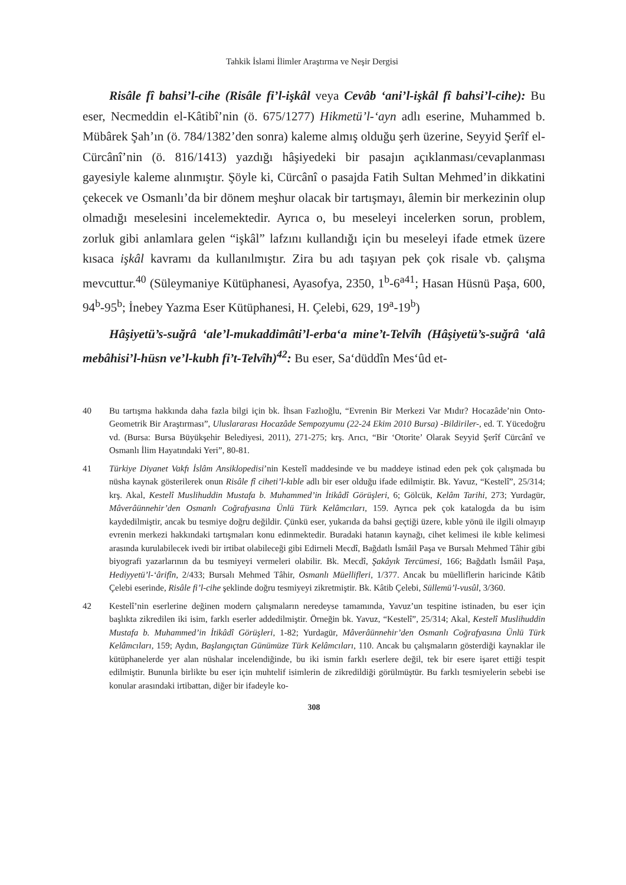Tahkik İslami İlimler Araştırma ve Neşir Dergisi
Risâle fî bahsi’l-cihe (Risâle fi’l-işkâl veya Cevâb ‘ani’l-işkâl fî bahsi’l-cihe): Bu eser, Necmeddin el-Kâtibî’nin (ö. 675/1277) Hikmetü’l-‘ayn adlı eserine, Muhammed b. Mübârek Şah’ın (ö. 784/1382’den sonra) kaleme almış olduğu şerh üzerine, Seyyid Şerîf el-Cürcânî’nin (ö. 816/1413) yazdığı hâşiyedeki bir pasajın açıklanması/cevaplanması gayesiyle kaleme alınmıştır. Şöyle ki, Cürcânî o pasajda Fatih Sultan Mehmed’in dikkatini çekecek ve Osmanlı’da bir dönem meşhur olacak bir tartışmayı, âlemin bir merkezinin olup olmadığı meselesini incelemektedir. Ayrıca o, bu meseleyi incelerken sorun, problem, zorluk gibi anlamlara gelen “işkâl” lafzını kullandığı için bu meseleyi ifade etmek üzere kısaca işkâl kavramı da kullanılmıştır. Zira bu adı taşıyan pek çok risale vb. çalışma mevcuttur.<sup>40</sup> (Süleymaniye Kütüphanesi, Ayasofya, 2350, 1<sup>b</sup>-6<sup>a41</sup>; Hasan Hüsnü Paşa, 600, 94<sup>b</sup>-95<sup>b</sup>; İnebey Yazma Eser Kütüphanesi, H. Çelebi, 629, 19<sup>a</sup>-19<sup>b</sup>)
Hâşiyetü’s-suğrâ ‘ale’l-mukaddimâti’l-erba‘a mine’t-Telvîh (Hâşiyetü’s-suğrâ ‘alâ mebâhisi’l-hüsn ve’l-kubh fi’t-Telvîh)<sup>42</sup>: Bu eser, Sa‘düddîn Mes‘ûd et-
40 Bu tartışma hakkında daha fazla bilgi için bk. İhsan Fazlıoğlu, “Evrenin Bir Merkezi Var Mıdır? Hocazâde’nin Onto-Geometrik Bir Araştırması”, Uluslararası Hocazâde Sempozyumu (22-24 Ekim 2010 Bursa) -Bildiriler-, ed. T. Yücedoğru vd. (Bursa: Bursa Büyükşehir Belediyesi, 2011), 271-275; krş. Arıcı, “Bir ‘Otorite’ Olarak Seyyid Şerîf Cürcânî ve Osmanlı İlim Hayatındaki Yeri”, 80-81.
41 Türkiye Diyanet Vakfı İslâm Ansiklopedisi’nin Kestelî maddesinde ve bu maddeye istinad eden pek çok çalışmada bu nüsha kaynak gösterilerek onun Risâle fî ciheti’l-kıble adlı bir eser olduğu ifade edilmiştir. Bk. Yavuz, “Kestelî”, 25/314; krş. Akal, Kestelî Muslihuddin Mustafa b. Muhammed’in İtikâdî Görüşleri, 6; Gölcük, Kelâm Tarihi, 273; Yurdagür, Mâverâünnehir’den Osmanlı Coğrafyasına Ünlü Türk Kelâmcıları, 159. Ayrıca pek çok katalogda da bu isim kaydedilmiştir, ancak bu tesmiye doğru değildir. Çünkü eser, yukarıda da bahsi geçtiği üzere, kıble yönü ile ilgili olmayıp evrenin merkezi hakkındaki tartışmaları konu edinmektedir. Buradaki hatanın kaynağı, cihet kelimesi ile kıble kelimesi arasında kurulabilecek ivedi bir irtibat olabileceği gibi Edirneli Mecdî, Bağdatlı İsmâil Paşa ve Bursalı Mehmed Tâhir gibi biyografi yazarlarının da bu tesmiyeyi vermeleri olabilir. Bk. Mecdî, Şakâyık Tercümesi, 166; Bağdatlı İsmâil Paşa, Hediyyetü’l-‘ârifîn, 2/433; Bursalı Mehmed Tâhir, Osmanlı Müellifleri, 1/377. Ancak bu müelliflerin haricinde Kâtib Çelebi eserinde, Risâle fi’l-cihe şeklinde doğru tesmiyeyi zikretmiştir. Bk. Kâtib Çelebi, Süllemü’l-vusûl, 3/360.
42 Kestelî’nin eserlerine değinen modern çalışmaların neredeyse tamamında, Yavuz’un tespitine istinaden, bu eser için başlıkta zikredilen iki isim, farklı eserler addedilmiştir. Örneğin bk. Yavuz, “Kestelî”, 25/314; Akal, Kestelî Muslihuddin Mustafa b. Muhammed’in İtikâdî Görüşleri, 1-82; Yurdagür, Mâverâünnehir’den Osmanlı Coğrafyasına Ünlü Türk Kelâmcıları, 159; Aydın, Başlangıçtan Günümüze Türk Kelâmcıları, 110. Ancak bu çalışmaların gösterdiği kaynaklar ile kütüphanelerde yer alan nüshalar incelendiğinde, bu iki ismin farklı eserlere değil, tek bir esere işaret ettiği tespit edilmiştir. Bununla birlikte bu eser için muhtelif isimlerin de zikredildiği görülmüştür. Bu farklı tesmiyelerin sebebi ise konular arasındaki irtibattan, diğer bir ifadeyle ko-
308